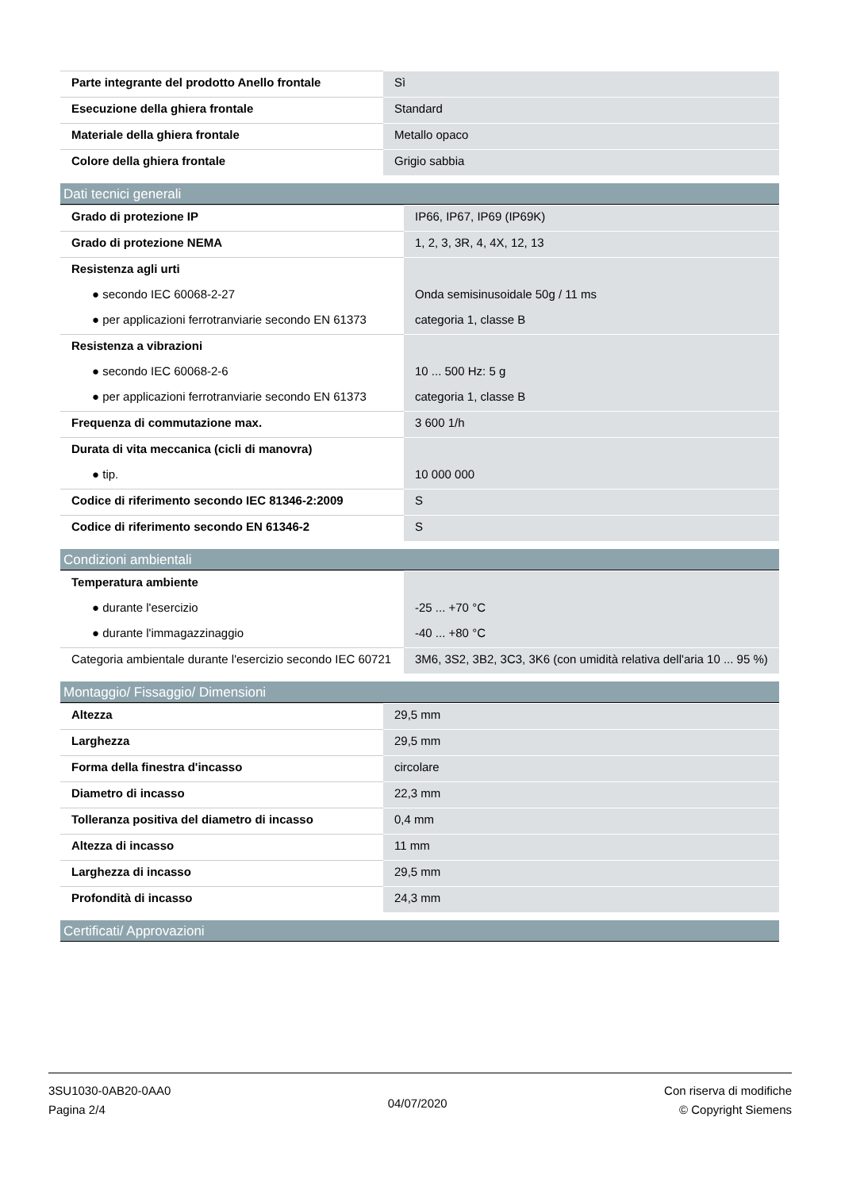| Parte integrante del prodotto Anello frontale | Sì |
| Esecuzione della ghiera frontale | Standard |
| Materiale della ghiera frontale | Metallo opaco |
| Colore della ghiera frontale | Grigio sabbia |
Dati tecnici generali
| Grado di protezione IP | IP66, IP67, IP69 (IP69K) |
| Grado di protezione NEMA | 1, 2, 3, 3R, 4, 4X, 12, 13 |
| Resistenza agli urti | |
| ● secondo IEC 60068-2-27 | Onda semisinusoidale 50g / 11 ms |
| ● per applicazioni ferrotranviarie secondo EN 61373 | categoria 1, classe B |
| Resistenza a vibrazioni | |
| ● secondo IEC 60068-2-6 | 10 ... 500 Hz: 5 g |
| ● per applicazioni ferrotranviarie secondo EN 61373 | categoria 1, classe B |
| Frequenza di commutazione max. | 3 600 1/h |
| Durata di vita meccanica (cicli di manovra) | |
| ● tip. | 10 000 000 |
| Codice di riferimento secondo IEC 81346-2:2009 | S |
| Codice di riferimento secondo EN 61346-2 | S |
Condizioni ambientali
| Temperatura ambiente | |
| ● durante l'esercizio | -25 ... +70 °C |
| ● durante l'immagazzinaggio | -40 ... +80 °C |
| Categoria ambientale durante l'esercizio secondo IEC 60721 | 3M6, 3S2, 3B2, 3C3, 3K6 (con umidità relativa dell'aria 10 ... 95 %) |
Montaggio/ Fissaggio/ Dimensioni
| Altezza | 29,5 mm |
| Larghezza | 29,5 mm |
| Forma della finestra d'incasso | circolare |
| Diametro di incasso | 22,3 mm |
| Tolleranza positiva del diametro di incasso | 0,4 mm |
| Altezza di incasso | 11 mm |
| Larghezza di incasso | 29,5 mm |
| Profondità di incasso | 24,3 mm |
Certificati/ Approvazioni
3SU1030-0AB20-0AA0
Pagina 2/4
04/07/2020
Con riserva di modifiche
© Copyright Siemens